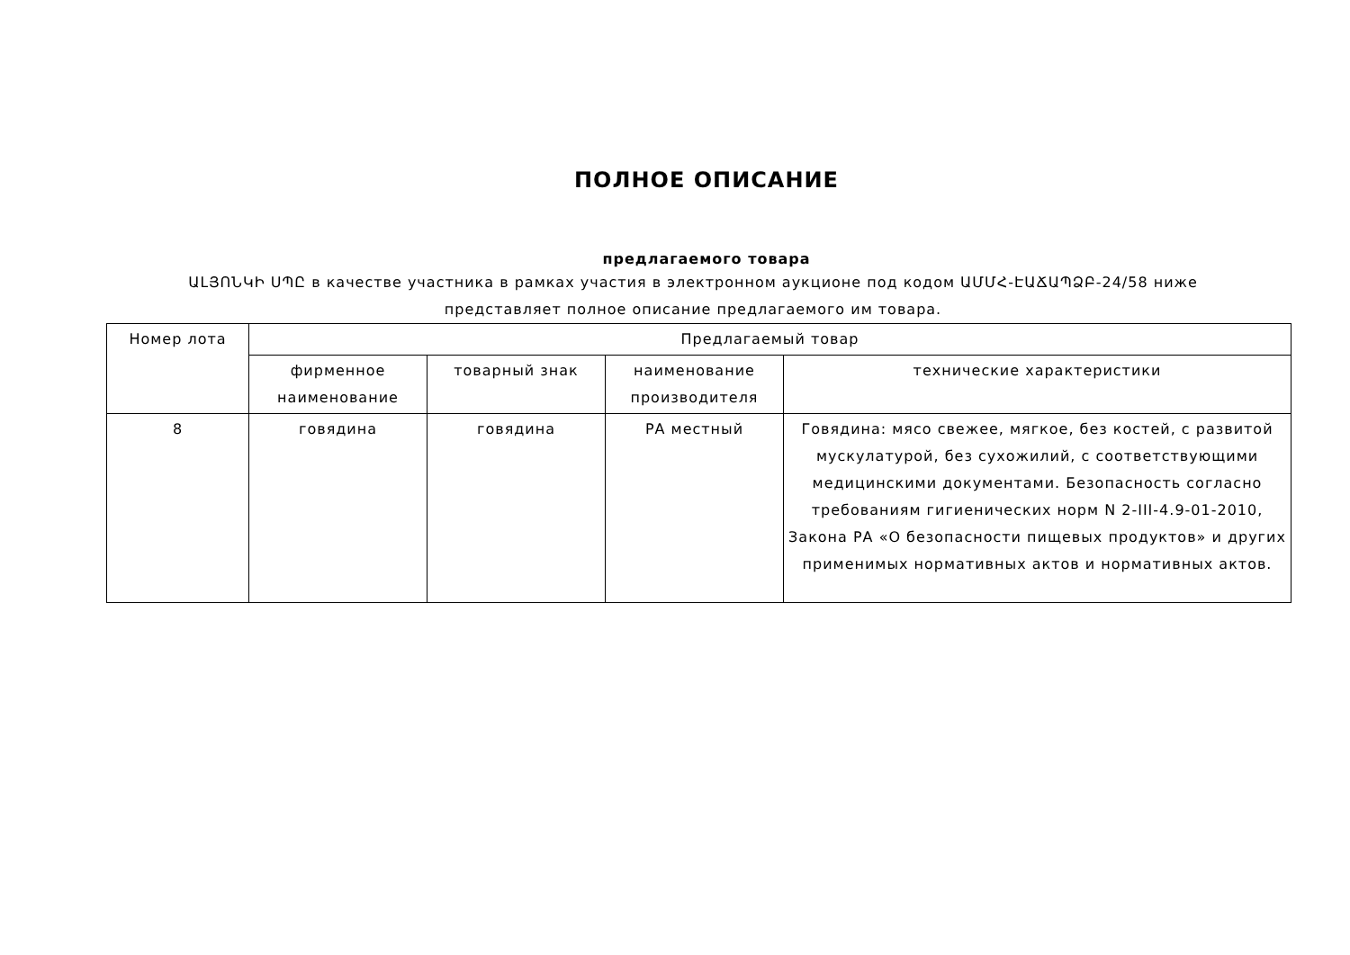ПОЛНОЕ ОПИСАНИЕ
предлагаемого товара
ԱԼՅՈՆԿԻ ՍՊԸ в качестве участника в рамках участия в электронном аукционе под кодом ԱՄՄՀ-ԷԱՃԱՊՁԲ-24/58 ниже представляет полное описание предлагаемого им товара.
| Номер лота | Предлагаемый товар | | | |
| --- | --- | --- | --- | --- |
| | фирменное наименование | товарный знак | наименование производителя | технические характеристики |
| 8 | говядина | говядина | РА местный | Говядина: мясо свежее, мягкое, без костей, с развитой мускулатурой, без сухожилий, с соответствующими медицинскими документами. Безопасность согласно требованиям гигиенических норм N 2-III-4.9-01-2010, Закона РА «О безопасности пищевых продуктов» и других применимых нормативных актов и нормативных актов. |